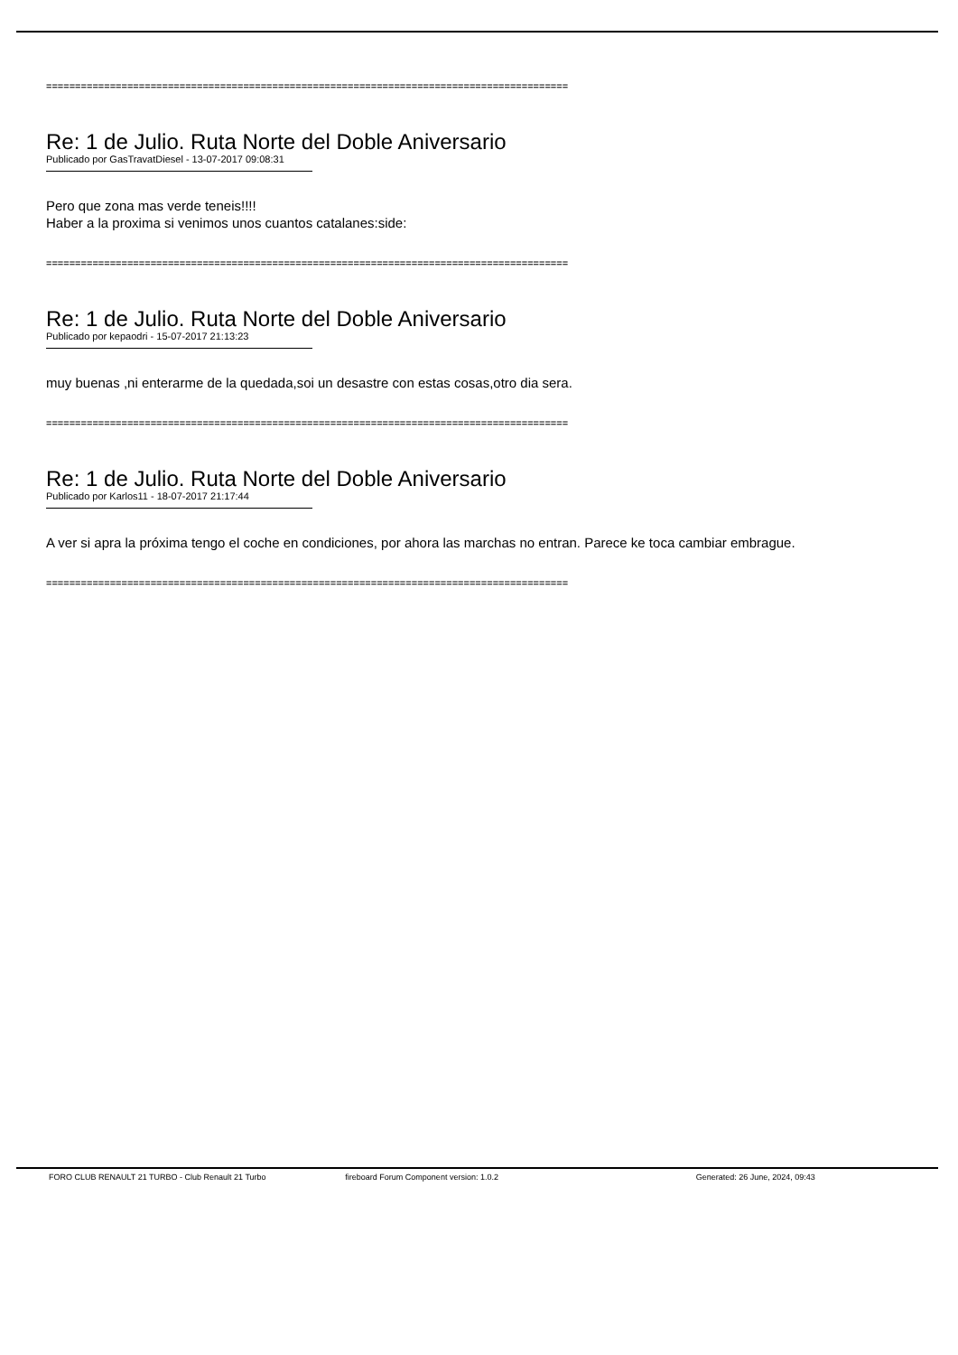==========================================================================================
Re: 1 de Julio. Ruta Norte del Doble Aniversario
Publicado por GasTravatDiesel - 13-07-2017 09:08:31
Pero que zona mas verde teneis!!!!
Haber a la proxima si venimos unos cuantos catalanes:side:
==========================================================================================
Re: 1 de Julio. Ruta Norte del Doble Aniversario
Publicado por kepaodri - 15-07-2017 21:13:23
muy buenas ,ni enterarme de la quedada,soi un desastre con estas cosas,otro dia sera.
==========================================================================================
Re: 1 de Julio. Ruta Norte del Doble Aniversario
Publicado por Karlos11 - 18-07-2017 21:17:44
A ver si apra la próxima tengo el coche en condiciones, por ahora las marchas no entran. Parece ke toca cambiar embrague.
==========================================================================================
FORO CLUB RENAULT 21 TURBO - Club Renault 21 Turbo fireboard Forum Component version: 1.0.2 Generated: 26 June, 2024, 09:43